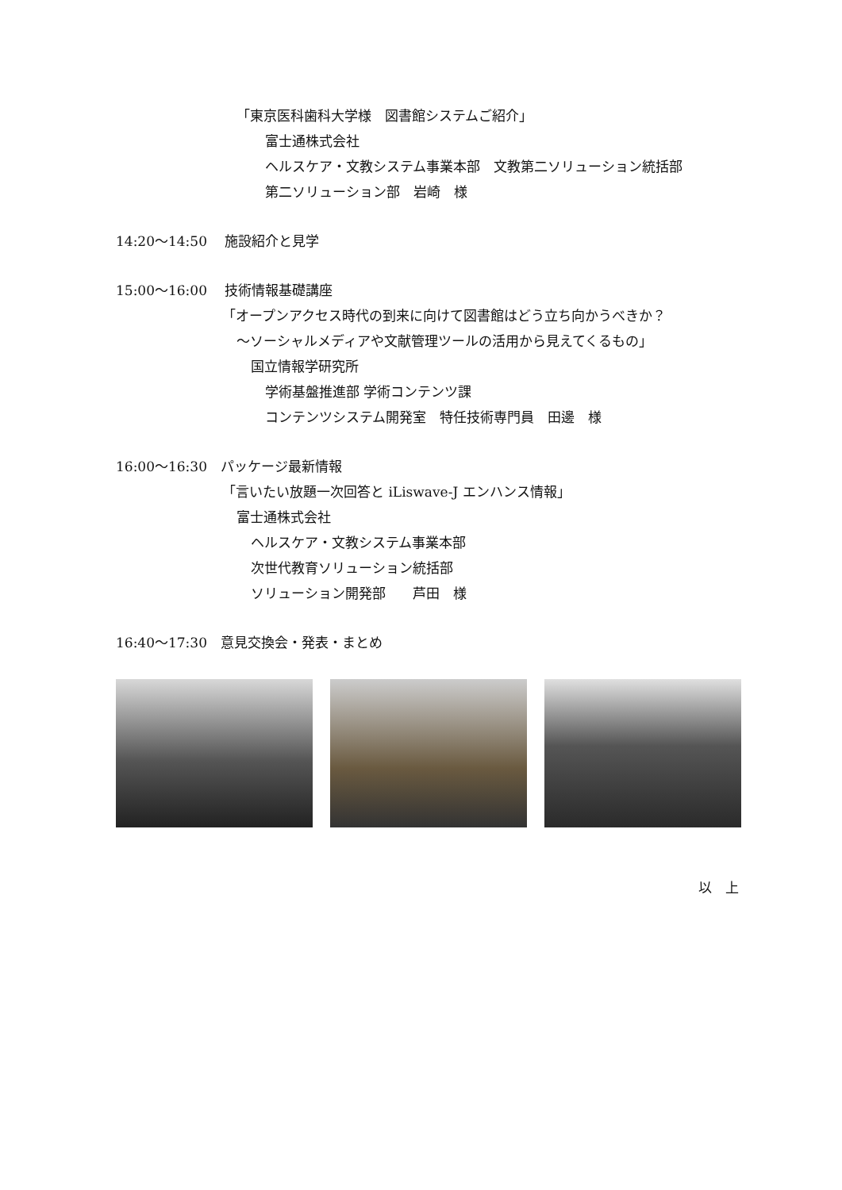「東京医科歯科大学様　図書館システムご紹介」
富士通株式会社
ヘルスケア・文教システム事業本部　文教第二ソリューション統括部
第二ソリューション部　岩崎　様
14:20～14:50　 施設紹介と見学
15:00～16:00　 技術情報基礎講座
「オープンアクセス時代の到来に向けて図書館はどう立ち向かうべきか？
～ソーシャルメディアや文献管理ツールの活用から見えてくるもの」
国立情報学研究所
学術基盤推進部 学術コンテンツ課
コンテンツシステム開発室　特任技術専門員　田邊　様
16:00～16:30　パッケージ最新情報
「言いたい放題一次回答と iLiswave-J エンハンス情報」
富士通株式会社
ヘルスケア・文教システム事業本部
次世代教育ソリューション統括部
ソリューション開発部　　芦田　様
16:40～17:30　意見交換会・発表・まとめ
以　上